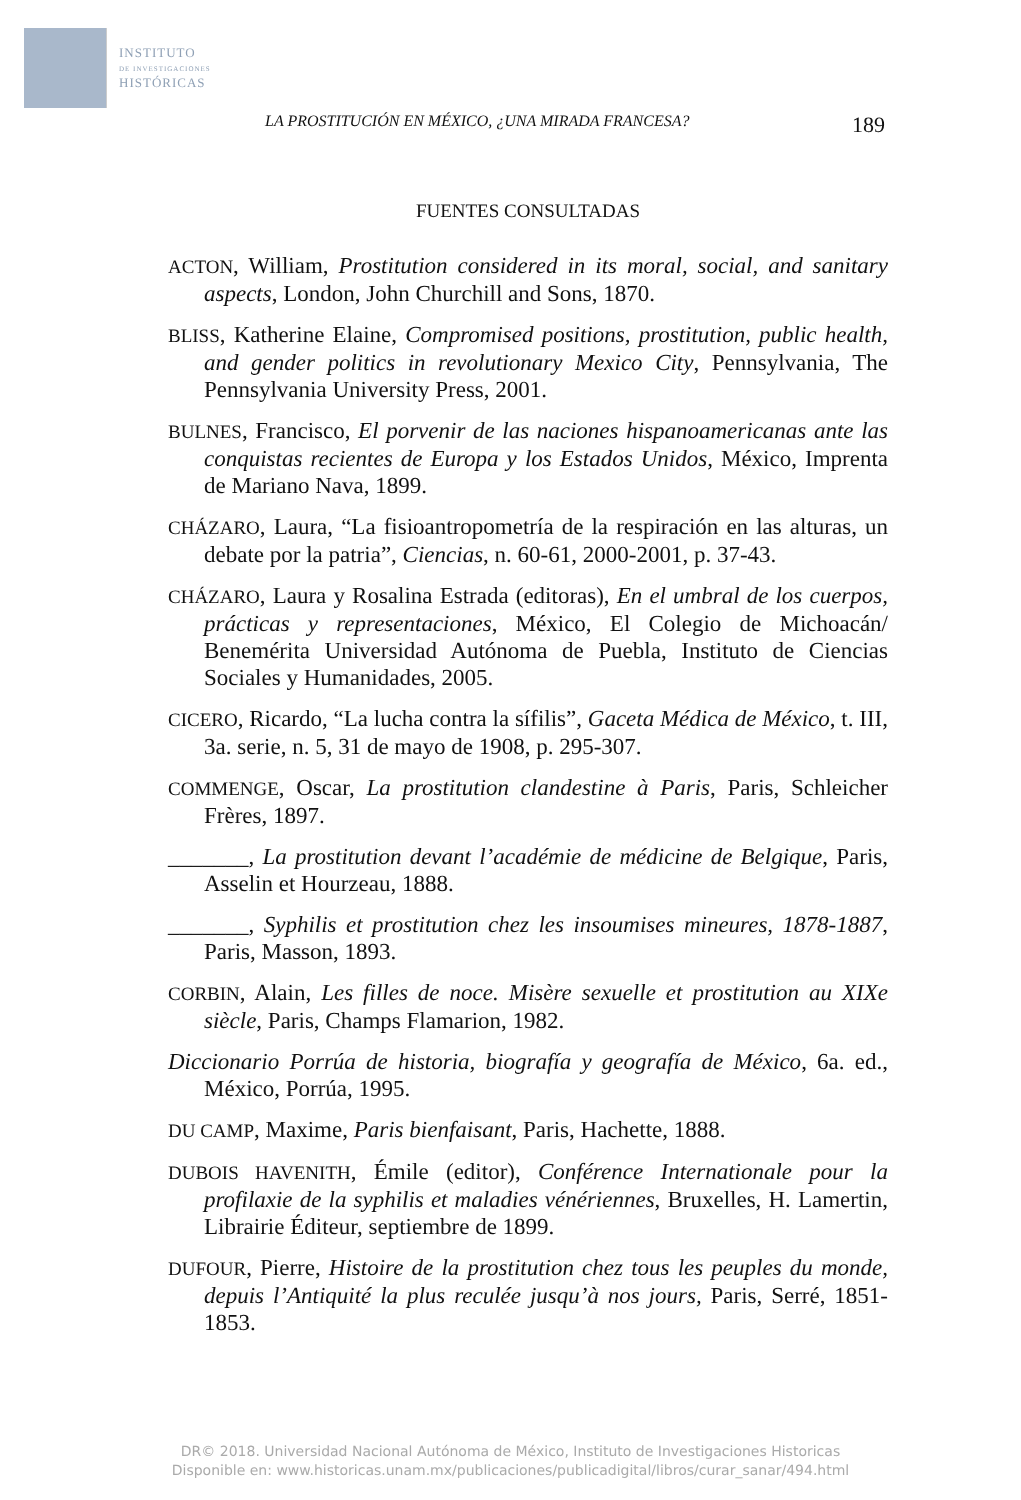INSTITUTO
DE INVESTIGACIONES
HISTÓRICAS
LA PROSTITUCIÓN EN MÉXICO, ¿UNA MIRADA FRANCESA? 189
FUENTES CONSULTADAS
ACTON, William, Prostitution considered in its moral, social, and sanitary aspects, London, John Churchill and Sons, 1870.
BLISS, Katherine Elaine, Compromised positions, prostitution, public health, and gender politics in revolutionary Mexico City, Pennsylvania, The Pennsylvania University Press, 2001.
BULNES, Francisco, El porvenir de las naciones hispanoamericanas ante las conquistas recientes de Europa y los Estados Unidos, México, Imprenta de Mariano Nava, 1899.
CHÁZARO, Laura, “La fisioantropometría de la respiración en las alturas, un debate por la patria”, Ciencias, n. 60-61, 2000-2001, p. 37-43.
CHÁZARO, Laura y Rosalina Estrada (editoras), En el umbral de los cuerpos, prácticas y representaciones, México, El Colegio de Michoacán/ Benemérita Universidad Autónoma de Puebla, Instituto de Ciencias Sociales y Humanidades, 2005.
CICERO, Ricardo, “La lucha contra la sífilis”, Gaceta Médica de México, t. III, 3a. serie, n. 5, 31 de mayo de 1908, p. 295-307.
COMMENGE, Oscar, La prostitution clandestine à Paris, Paris, Schleicher Frères, 1897.
_______, La prostitution devant l’académie de médicine de Belgique, Paris, Asselin et Hourzeau, 1888.
_______, Syphilis et prostitution chez les insoumises mineures, 1878-1887, Paris, Masson, 1893.
CORBIN, Alain, Les filles de noce. Misère sexuelle et prostitution au XIXe siècle, Paris, Champs Flamarion, 1982.
Diccionario Porrúa de historia, biografía y geografía de México, 6a. ed., México, Porrúa, 1995.
DU CAMP, Maxime, Paris bienfaisant, Paris, Hachette, 1888.
DUBOIS HAVENITH, Émile (editor), Conférence Internationale pour la profilaxie de la syphilis et maladies vénériennes, Bruxelles, H. Lamertin, Librairie Éditeur, septiembre de 1899.
DUFOUR, Pierre, Histoire de la prostitution chez tous les peuples du monde, depuis l’Antiquité la plus reculée jusqu’à nos jours, Paris, Serré, 1851-1853.
DR© 2018. Universidad Nacional Autónoma de México, Instituto de Investigaciones Historicas
Disponible en: www.historicas.unam.mx/publicaciones/publicadigital/libros/curar_sanar/494.html